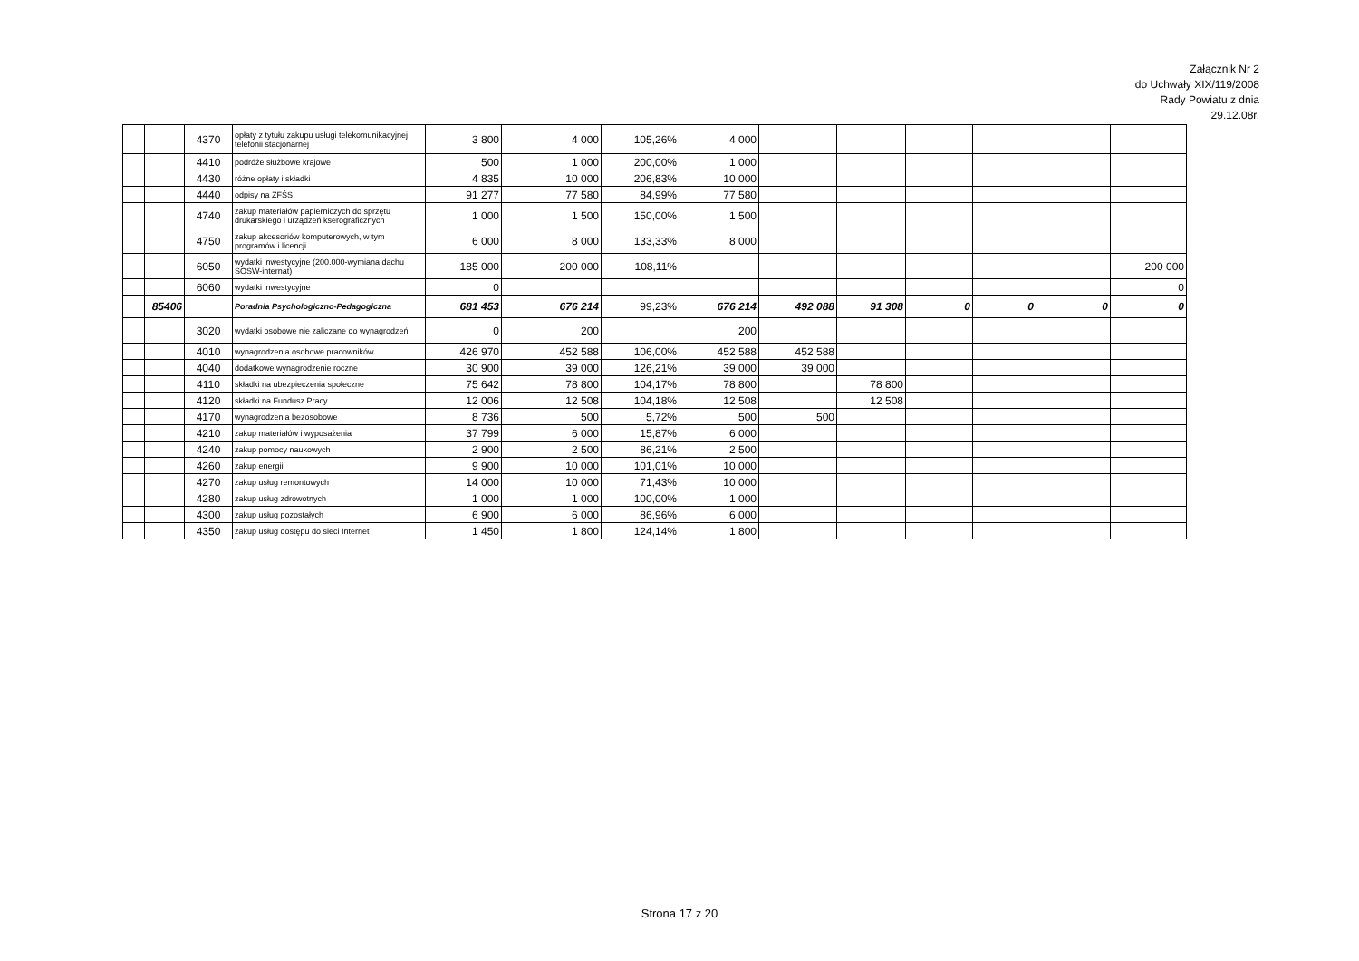Załącznik Nr 2
do Uchwały XIX/119/2008
Rady Powiatu z dnia
29.12.08r.
| | | 4370 | opłaty z tytułu zakupu usługi telekomunikacyjnej telefonii stacjonarnej | 3 800 | 4 000 | 105,26% | 4 000 | | | | | | |
| | | 4410 | podróże służbowe krajowe | 500 | 1 000 | 200,00% | 1 000 | | | | | | |
| | | 4430 | różne opłaty i składki | 4 835 | 10 000 | 206,83% | 10 000 | | | | | | |
| | | 4440 | odpisy na ZFŚS | 91 277 | 77 580 | 84,99% | 77 580 | | | | | | |
| | | 4740 | zakup materiałów papierniczych do sprzętu drukarskiego i urządzeń kserograficznych | 1 000 | 1 500 | 150,00% | 1 500 | | | | | | |
| | | 4750 | zakup akcesoriów komputerowych, w tym programów i licencji | 6 000 | 8 000 | 133,33% | 8 000 | | | | | | |
| | | 6050 | wydatki inwestycyjne (200.000-wymiana dachu SOSW-internat) | 185 000 | 200 000 | 108,11% | | | | | | | 200 000 |
| | | 6060 | wydatki inwestycyjne | 0 | | | | | | | | | 0 |
| | 85406 | | Poradnia Psychologiczno-Pedagogiczna | 681 453 | 676 214 | 99,23% | 676 214 | 492 088 | 91 308 | 0 | 0 | 0 | 0 |
| | | 3020 | wydatki osobowe nie zaliczane do wynagrodzeń | 0 | 200 | | 200 | | | | | | |
| | | 4010 | wynagrodzenia osobowe pracowników | 426 970 | 452 588 | 106,00% | 452 588 | 452 588 | | | | | |
| | | 4040 | dodatkowe wynagrodzenie roczne | 30 900 | 39 000 | 126,21% | 39 000 | 39 000 | | | | | |
| | | 4110 | składki na ubezpieczenia społeczne | 75 642 | 78 800 | 104,17% | 78 800 | | 78 800 | | | | |
| | | 4120 | składki na Fundusz Pracy | 12 006 | 12 508 | 104,18% | 12 508 | | 12 508 | | | | |
| | | 4170 | wynagrodzenia bezosobowe | 8 736 | 500 | 5,72% | 500 | 500 | | | | | |
| | | 4210 | zakup materiałów i wyposażenia | 37 799 | 6 000 | 15,87% | 6 000 | | | | | | |
| | | 4240 | zakup pomocy naukowych | 2 900 | 2 500 | 86,21% | 2 500 | | | | | | |
| | | 4260 | zakup energii | 9 900 | 10 000 | 101,01% | 10 000 | | | | | | |
| | | 4270 | zakup usług remontowych | 14 000 | 10 000 | 71,43% | 10 000 | | | | | | |
| | | 4280 | zakup usług zdrowotnych | 1 000 | 1 000 | 100,00% | 1 000 | | | | | | |
| | | 4300 | zakup usług pozostałych | 6 900 | 6 000 | 86,96% | 6 000 | | | | | | |
| | | 4350 | zakup usług dostępu do sieci Internet | 1 450 | 1 800 | 124,14% | 1 800 | | | | | | |
Strona 17 z 20